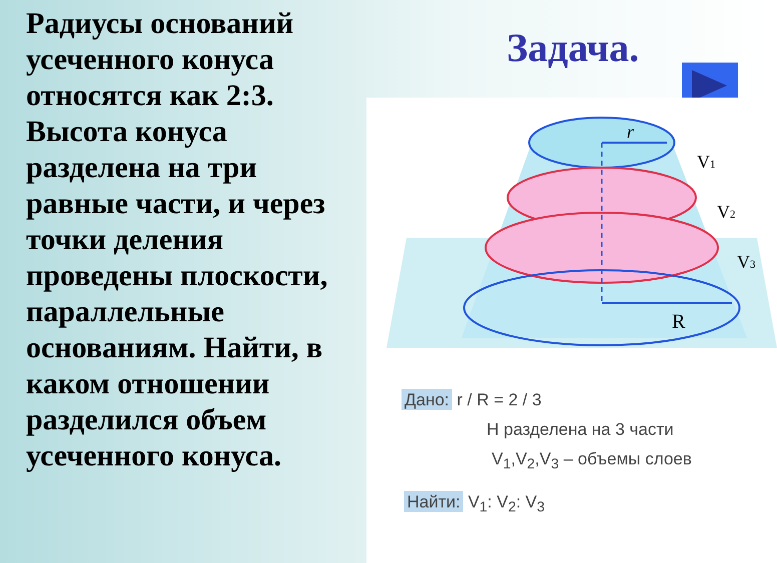Радиусы оснований усеченного конуса относятся как 2:3. Высота конуса разделена на три равные части, и через точки деления проведены плоскости, параллельные основаниям. Найти, в каком отношении разделился объем усеченного конуса.
Задача.
r
R
V1
V2
V3
Дано: r / R = 2 / 3
H разделена на 3 части
V<sub>1</sub>,V<sub>2</sub>,V<sub>3</sub> – объемы слоев
Найти: V<sub>1</sub>: V<sub>2</sub>: V<sub>3</sub>